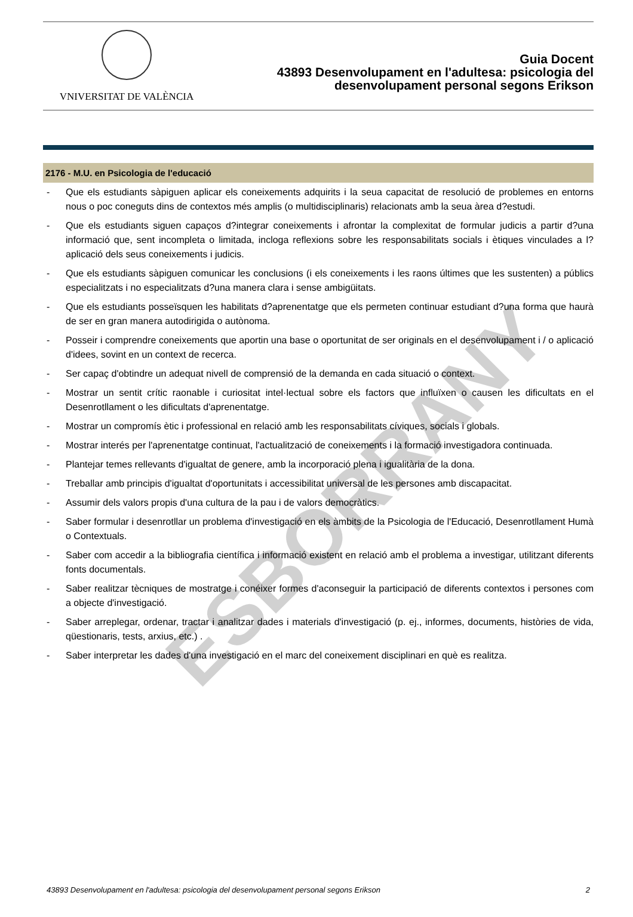VNIVERSITAT DE VALÈNCIA
Guia Docent
43893 Desenvolupament en l'adultesa: psicologia del
desenvolupament personal segons Erikson
2176 - M.U. en Psicologia de l'educació
- Que els estudiants sàpiguen aplicar els coneixements adquirits i la seua capacitat de resolució de problemes en entorns nous o poc coneguts dins de contextos més amplis (o multidisciplinaris) relacionats amb la seua àrea d?estudi.
- Que els estudiants siguen capaços d?integrar coneixements i afrontar la complexitat de formular judicis a partir d?una informació que, sent incompleta o limitada, incloga reflexions sobre les responsabilitats socials i ètiques vinculades a l?aplicació dels seus coneixements i judicis.
- Que els estudiants sàpiguen comunicar les conclusions (i els coneixements i les raons últimes que les sustenten) a públics especialitzats i no especialitzats d?una manera clara i sense ambigüitats.
- Que els estudiants posseïsquen les habilitats d?aprenentatge que els permeten continuar estudiant d?una forma que haurà de ser en gran manera autodirigida o autònoma.
- Posseir i comprendre coneixements que aportin una base o oportunitat de ser originals en el desenvolupament i / o aplicació d'idees, sovint en un context de recerca.
- Ser capaç d'obtindre un adequat nivell de comprensió de la demanda en cada situació o context.
- Mostrar un sentit crític raonable i curiositat intel·lectual sobre els factors que influïxen o causen les dificultats en el Desenrotllament o les dificultats d'aprenentatge.
- Mostrar un compromís ètic i professional en relació amb les responsabilitats cíviques, socials i globals.
- Mostrar interés per l'aprenentatge continuat, l'actualització de coneixements i la formació investigadora continuada.
- Plantejar temes rellevants d'igualtat de genere, amb la incorporació plena i igualitària de la dona.
- Treballar amb principis d'igualtat d'oportunitats i accessibilitat universal de les persones amb discapacitat.
- Assumir dels valors propis d'una cultura de la pau i de valors democràtics.
- Saber formular i desenrotllar un problema d'investigació en els àmbits de la Psicologia de l'Educació, Desenrotllament Humà o Contextuals.
- Saber com accedir a la bibliografia científica i informació existent en relació amb el problema a investigar, utilitzant diferents fonts documentals.
- Saber realitzar tècniques de mostratge i conéixer formes d'aconseguir la participació de diferents contextos i persones com a objecte d'investigació.
- Saber arreplegar, ordenar, tractar i analitzar dades i materials d'investigació (p. ej., informes, documents, històries de vida, qüestionaris, tests, arxius, etc.) .
- Saber interpretar les dades d'una investigació en el marc del coneixement disciplinari en què es realitza.
ESBORRANY
43893 Desenvolupament en l'adultesa: psicologia del desenvolupament personal segons Erikson 2